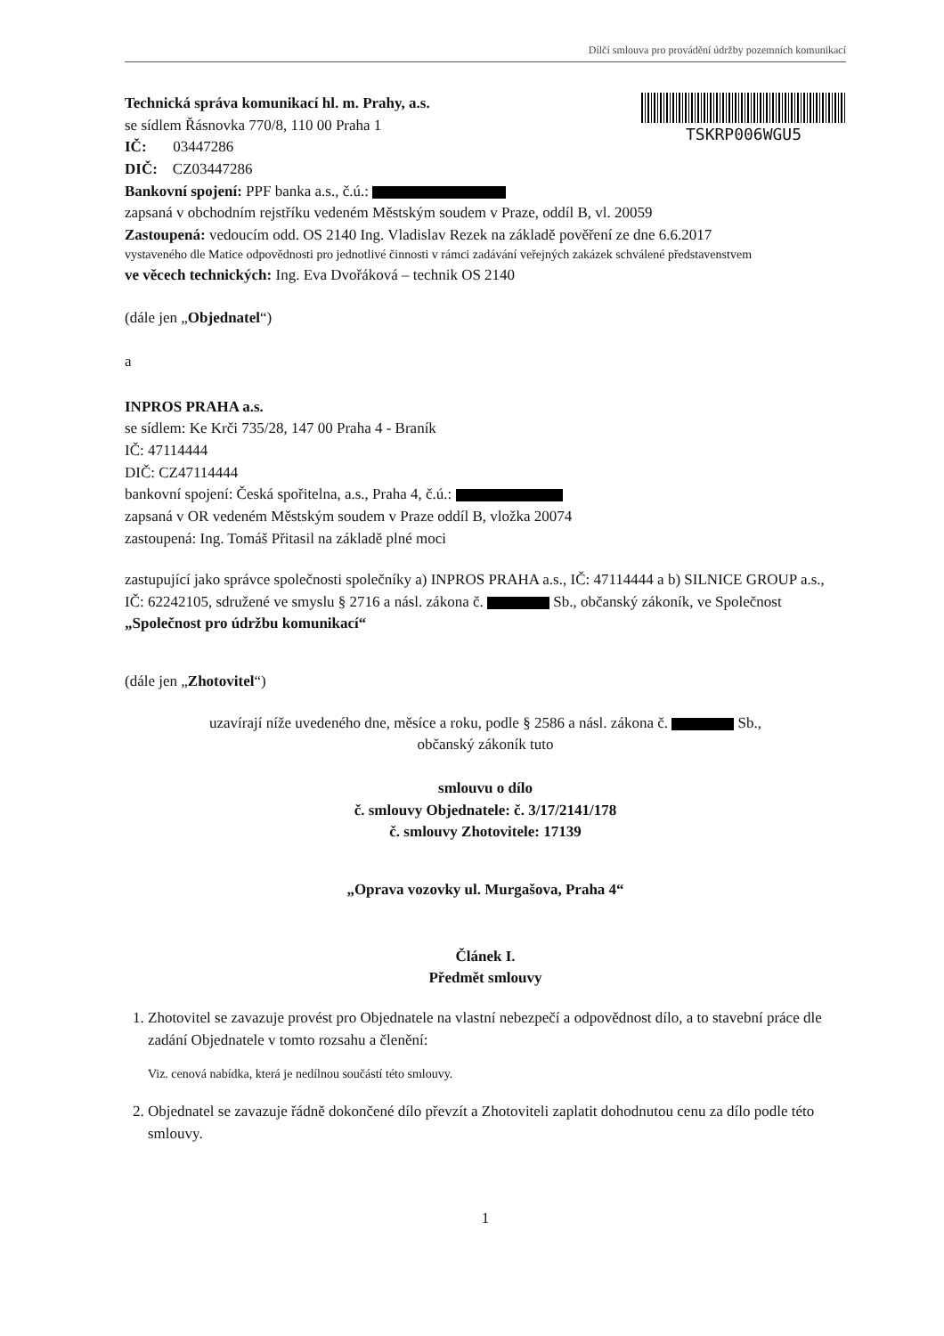Dílčí smlouva pro provádění údržby pozemních komunikací
TSKRP006WGU5
Technická správa komunikací hl. m. Prahy, a.s.
se sídlem Řásnovka 770/8, 110 00 Praha 1
IČ: 03447286
DIČ: CZ03447286
Bankovní spojení: PPF banka a.s., č.ú.:
zapsaná v obchodním rejstříku vedeném Městským soudem v Praze, oddíl B, vl. 20059
Zastoupená: vedoucím odd. OS 2140 Ing. Vladislav Rezek na základě pověření ze dne 6.6.2017
vystaveného dle Matice odpovědnosti pro jednotlivé činnosti v rámci zadávání veřejných zakázek schválené představenstvem
ve věcech technických: Ing. Eva Dvořáková – technik OS 2140
(dále jen „Objednatel“)
a
INPROS PRAHA a.s.
se sídlem: Ke Krči 735/28, 147 00 Praha 4 - Braník
IČ: 47114444
DIČ: CZ47114444
bankovní spojení: Česká spořitelna, a.s., Praha 4, č.ú.:
zapsaná v OR vedeném Městským soudem v Praze oddíl B, vložka 20074
zastoupená: Ing. Tomáš Přitasil na základě plné moci
zastupující jako správce společnosti společníky a) INPROS PRAHA a.s., IČ: 47114444 a b) SILNICE GROUP a.s., IČ: 62242105, sdružené ve smyslu § 2716 a násl. zákona č. Sb., občanský zákoník, ve Společnost „Společnost pro údržbu komunikací“
(dále jen „Zhotovitel“)
uzavírají níže uvedeného dne, měsíce a roku, podle § 2586 a násl. zákona č. Sb.,
občanský zákoník tuto
smlouvu o dílo
č. smlouvy Objednatele: č. 3/17/2141/178
č. smlouvy Zhotovitele: 17139
„Oprava vozovky ul. Murgašova, Praha 4“
Článek I.
Předmět smlouvy
1. Zhotovitel se zavazuje provést pro Objednatele na vlastní nebezpečí a odpovědnost dílo, a to stavební práce dle zadání Objednatele v tomto rozsahu a členění:
Viz. cenová nabídka, která je nedílnou součástí této smlouvy.
2. Objednatel se zavazuje řádně dokončené dílo převzít a Zhotoviteli zaplatit dohodnutou cenu za dílo podle této smlouvy.
1